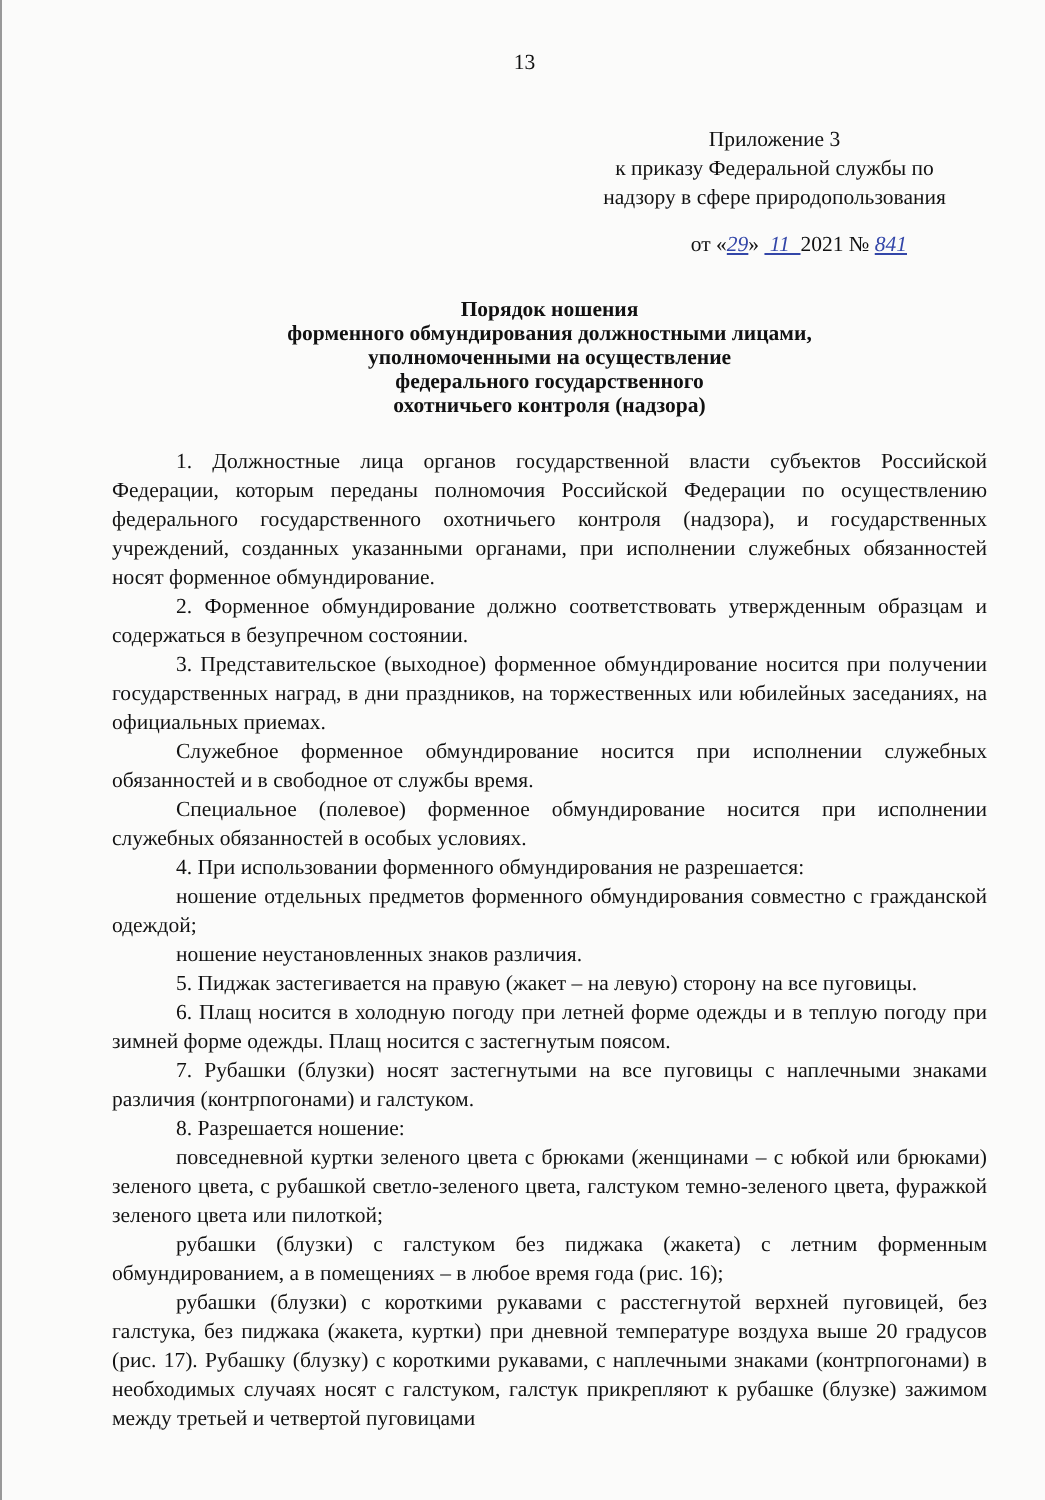13
Приложение 3
к приказу Федеральной службы по
надзору в сфере природопользования
от «29» 11 2021 № 841
Порядок ношения
форменного обмундирования должностными лицами,
уполномоченными на осуществление
федерального государственного
охотничьего контроля (надзора)
1. Должностные лица органов государственной власти субъектов Российской Федерации, которым переданы полномочия Российской Федерации по осуществлению федерального государственного охотничьего контроля (надзора), и государственных учреждений, созданных указанными органами, при исполнении служебных обязанностей носят форменное обмундирование.
2. Форменное обмундирование должно соответствовать утвержденным образцам и содержаться в безупречном состоянии.
3. Представительское (выходное) форменное обмундирование носится при получении государственных наград, в дни праздников, на торжественных или юбилейных заседаниях, на официальных приемах.
Служебное форменное обмундирование носится при исполнении служебных обязанностей и в свободное от службы время.
Специальное (полевое) форменное обмундирование носится при исполнении служебных обязанностей в особых условиях.
4. При использовании форменного обмундирования не разрешается:
ношение отдельных предметов форменного обмундирования совместно с гражданской одеждой;
ношение неустановленных знаков различия.
5. Пиджак застегивается на правую (жакет – на левую) сторону на все пуговицы.
6. Плащ носится в холодную погоду при летней форме одежды и в теплую погоду при зимней форме одежды. Плащ носится с застегнутым поясом.
7. Рубашки (блузки) носят застегнутыми на все пуговицы с наплечными знаками различия (контрпогонами) и галстуком.
8. Разрешается ношение:
повседневной куртки зеленого цвета с брюками (женщинами – с юбкой или брюками) зеленого цвета, с рубашкой светло-зеленого цвета, галстуком темно-зеленого цвета, фуражкой зеленого цвета или пилоткой;
рубашки (блузки) с галстуком без пиджака (жакета) с летним форменным обмундированием, а в помещениях – в любое время года (рис. 16);
рубашки (блузки) с короткими рукавами с расстегнутой верхней пуговицей, без галстука, без пиджака (жакета, куртки) при дневной температуре воздуха выше 20 градусов (рис. 17). Рубашку (блузку) с короткими рукавами, с наплечными знаками (контрпогонами) в необходимых случаях носят с галстуком, галстук прикрепляют к рубашке (блузке) зажимом между третьей и четвертой пуговицами